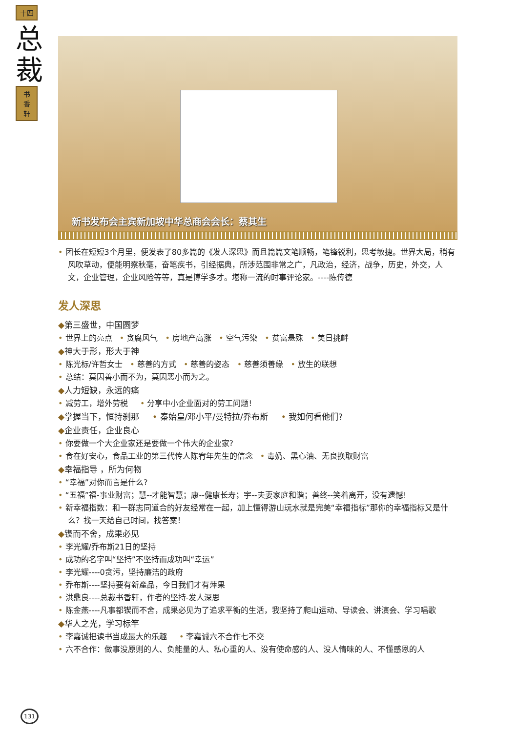十四
总裁
书
香
轩
新书发布会主宾新加坡中华总商会会长：蔡其生
• 团长在短短3个月里，便发表了80多篇的《发人深思》而且篇篇文笔顺畅，笔锋锐利，思考敏捷。世界大局，稍有风吹草动，便能明察秋毫，奋笔疾书，引经据典，所涉范围非常之广，凡政治，经济，战争，历史，外交，人文，企业管理，企业风险等等，真是博学多才。堪称一流的时事评论家。----陈传德
发人深思
◆第三盛世，中国圆梦
• 世界上的亮点 • 贪腐风气 • 房地产高涨 • 空气污染 • 贫富悬殊 • 美日挑衅
◆神大于形，形大于神
• 陈光标/许哲女士 • 慈善的方式 • 慈善的姿态 • 慈善须善缘 • 放生的联想
• 总结：莫因善小而不为，莫因恶小而为之。
◆人力短缺，永远的痛
• 减劳工，增外劳税 • 分享中小企业面对的劳工问题!
◆掌握当下，恒持刹那 • 秦始皇/邓小平/曼特拉/乔布斯 • 我如何看他们?
◆企业责任，企业良心
• 你要做一个大企业家还是要做一个伟大的企业家?
• 食在好安心，食品工业的第三代传人陈宥年先生的信念 • 毒奶、黑心油、无良换取财富
◆幸福指导 ，所为何物
• “幸福”对你而言是什么?
• “五福”福-事业财富；慧--才能智慧；康--健康长寿；宇--夫妻家庭和谐；善终--笑着离开，没有遗憾!
• 新幸福指数：和一群志同道合的好友经常在一起，加上懂得游山玩水就是完美“幸福指标”那你的幸福指标又是什么？找一天给自己时间，找答案！
◆锲而不舍，成果必见
• 李光耀/乔布斯21日的坚持
• 成功的名字叫“坚持”不坚持而成功叫“幸运”
• 李光耀----0贪污，坚持廉洁的政府
• 乔布斯----坚持要有新產品，今日我们才有萍果
• 洪鼎良----总裁书香轩，作者的坚持-发人深思
• 陈金燕----凡事都锲而不舍，成果必见为了追求平衡的生活，我坚持了爬山运动、导读会、讲演会、学习唱歌
◆华人之光，学习标竿
• 李嘉诚把读书当成最大的乐趣 • 李嘉诚六不合作七不交
• 六不合作：做事没原则的人、负能量的人、私心重的人、没有使命感的人、没人情味的人、不懂感恩的人
131